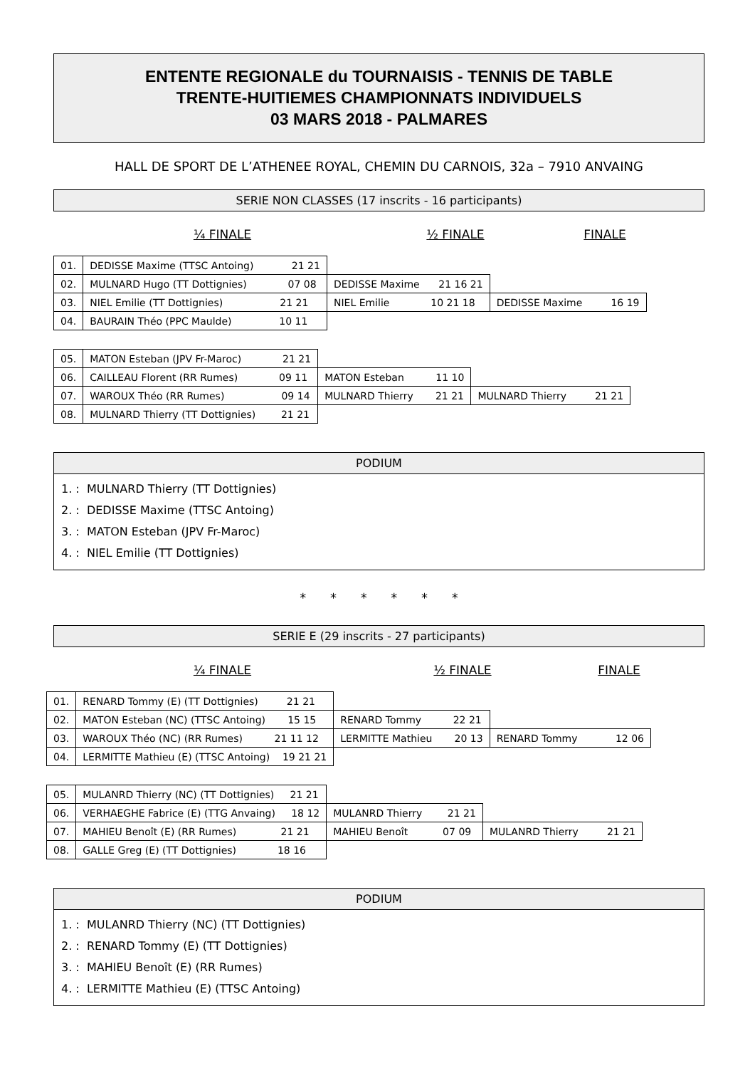ENTENTE REGIONALE du TOURNAISIS - TENNIS DE TABLE
TRENTE-HUITIEMES CHAMPIONNATS INDIVIDUELS
03 MARS 2018 - PALMARES
HALL DE SPORT DE L’ATHENEE ROYAL, CHEMIN DU CARNOIS, 32a – 7910 ANVAING
SERIE NON CLASSES (17 inscrits - 16 participants)
¼ FINALE ½ FINALE FINALE
| 01. | DEDISSE Maxime (TTSC Antoing) 21 21 | | |
| 02. | MULNARD Hugo (TT Dottignies) 07 08 | DEDISSE Maxime 21 16 21 | |
| 03. | NIEL Emilie (TT Dottignies) 21 21 | NIEL Emilie 10 21 18 | DEDISSE Maxime 16 19 |
| 04. | BAURAIN Théo (PPC Maulde) 10 11 | | |
| 05. | MATON Esteban (JPV Fr-Maroc) 21 21 | | |
| 06. | CAILLEAU Florent (RR Rumes) 09 11 | MATON Esteban 11 10 | |
| 07. | WAROUX Théo (RR Rumes) 09 14 | MULNARD Thierry 21 21 | MULNARD Thierry 21 21 |
| 08. | MULNARD Thierry (TT Dottignies) 21 21 | | |
PODIUM
1. : MULNARD Thierry (TT Dottignies)
2. : DEDISSE Maxime (TTSC Antoing)
3. : MATON Esteban (JPV Fr-Maroc)
4. : NIEL Emilie (TT Dottignies)
* * * * * *
SERIE E (29 inscrits - 27 participants)
¼ FINALE ½ FINALE FINALE
| 01. | RENARD Tommy (E) (TT Dottignies) 21 21 | | |
| 02. | MATON Esteban (NC) (TTSC Antoing) 15 15 | RENARD Tommy 22 21 | |
| 03. | WAROUX Théo (NC) (RR Rumes) 21 11 12 | LERMITTE Mathieu 20 13 | RENARD Tommy 12 06 |
| 04. | LERMITTE Mathieu (E) (TTSC Antoing) 19 21 21 | | |
| 05. | MULANRD Thierry (NC) (TT Dottignies) 21 21 | | |
| 06. | VERHAEGHE Fabrice (E) (TTG Anvaing) 18 12 | MULANRD Thierry 21 21 | |
| 07. | MAHIEU Benoît (E) (RR Rumes) 21 21 | MAHIEU Benoît 07 09 | MULANRD Thierry 21 21 |
| 08. | GALLE Greg (E) (TT Dottignies) 18 16 | | |
PODIUM
1. : MULANRD Thierry (NC) (TT Dottignies)
2. : RENARD Tommy (E) (TT Dottignies)
3. : MAHIEU Benoît (E) (RR Rumes)
4. : LERMITTE Mathieu (E) (TTSC Antoing)